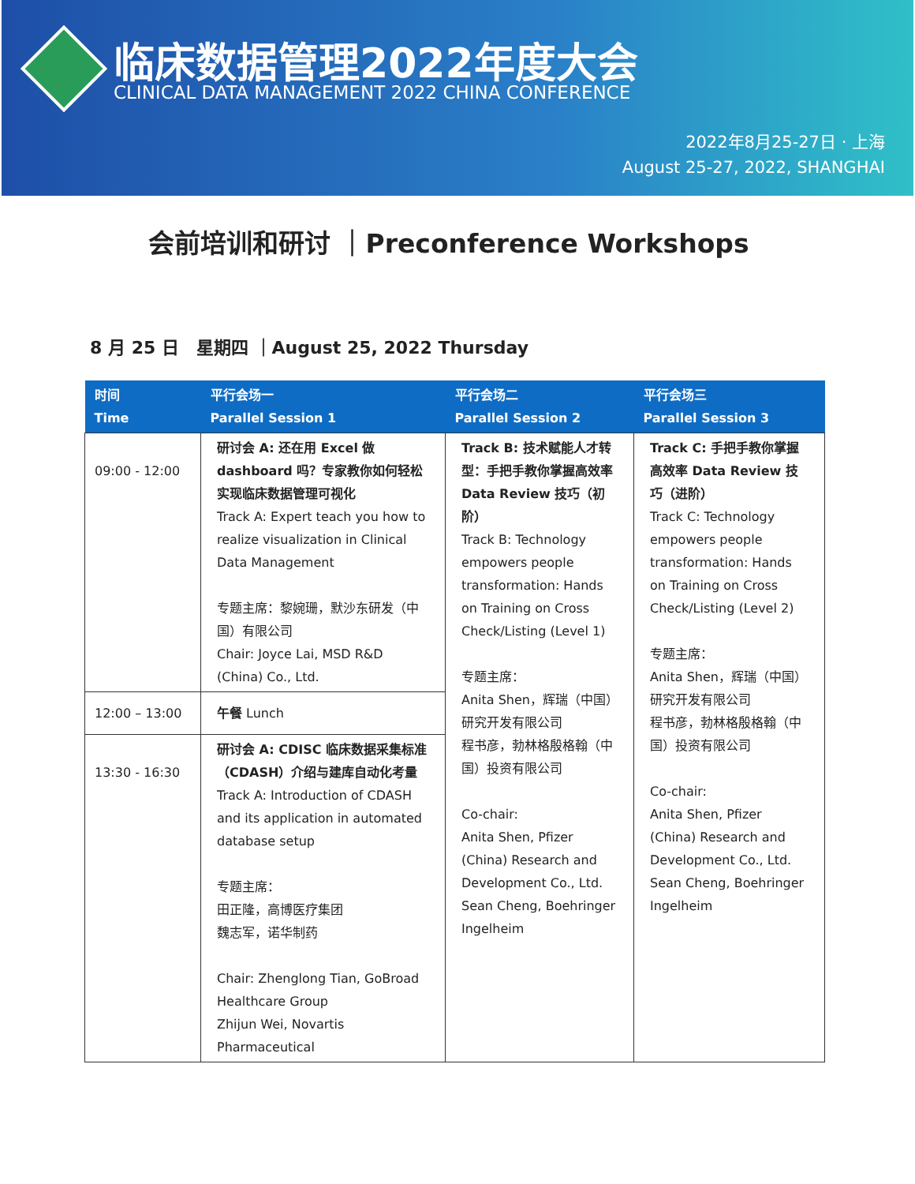临床数据管理2022年度大会
CLINICAL DATA MANAGEMENT 2022 CHINA CONFERENCE
2022年8月25-27日 · 上海
August 25-27, 2022, SHANGHAI
会前培训和研讨 ｜Preconference Workshops
8 月 25 日　星期四 ｜August 25, 2022 Thursday
| 时间 Time | 平行会场一 Parallel Session 1 | 平行会场二 Parallel Session 2 | 平行会场三 Parallel Session 3 |
| --- | --- | --- | --- |
| 09:00 - 12:00 | 研讨会 A: 还在用 Excel 做 dashboard 吗？专家教你如何轻松实现临床数据管理可视化 Track A: Expert teach you how to realize visualization in Clinical Data Management 专题主席：黎婉珊，默沙东研发（中国）有限公司 Chair: Joyce Lai, MSD R&D (China) Co., Ltd. | Track B: 技术赋能人才转型：手把手教你掌握高效率 Data Review 技巧（初阶） Track B: Technology empowers people transformation: Hands on Training on Cross Check/Listing (Level 1) 专题主席： Anita Shen，辉瑞（中国）研究开发有限公司 程书彦，勃林格殷格翰（中国）投资有限公司 Co-chair: Anita Shen, Pfizer (China) Research and Development Co., Ltd. Sean Cheng, Boehringer Ingelheim | Track C: 手把手教你掌握高效率 Data Review 技巧（进阶） Track C: Technology empowers people transformation: Hands on Training on Cross Check/Listing (Level 2) 专题主席： Anita Shen，辉瑞（中国）研究开发有限公司 程书彦，勃林格殷格翰（中国）投资有限公司 Co-chair: Anita Shen, Pfizer (China) Research and Development Co., Ltd. Sean Cheng, Boehringer Ingelheim |
| 12:00 – 13:00 | 午餐 Lunch | | |
| 13:30 - 16:30 | 研讨会 A: CDISC 临床数据采集标准（CDASH）介绍与建库自动化考量 Track A: Introduction of CDASH and its application in automated database setup 专题主席： 田正隆，高博医疗集团 魏志军，诺华制药 Chair: Zhenglong Tian, GoBroad Healthcare Group Zhijun Wei, Novartis Pharmaceutical | | |